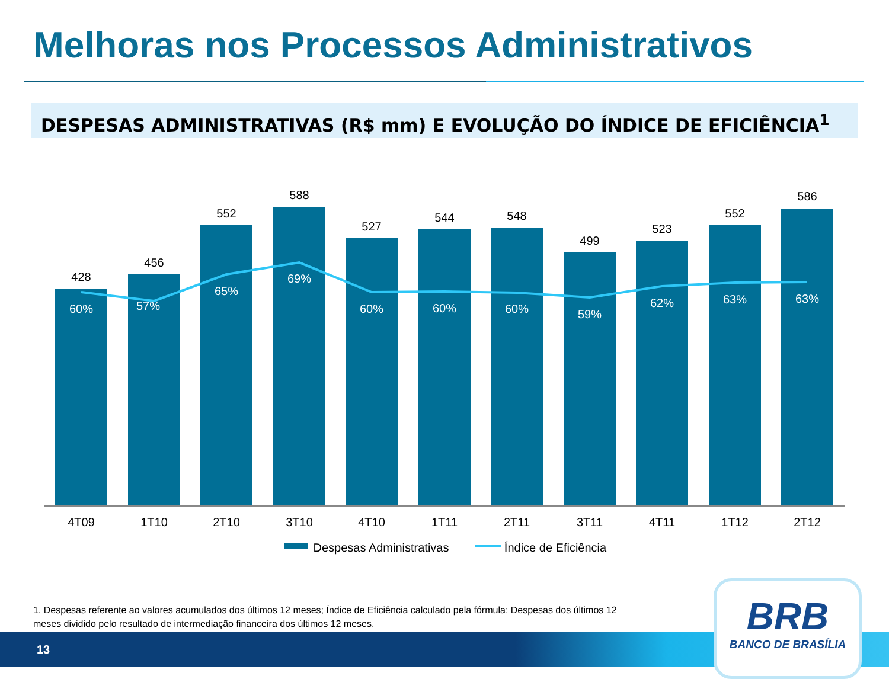Melhoras nos Processos Administrativos
DESPESAS ADMINISTRATIVAS (R$ mm) E EVOLUÇÃO DO ÍNDICE DE EFICIÊNCIA<sup>1</sup>
428
456
552
588
527
544
548
499
523
552
586
60%
57%
65%
69%
60%
60%
60%
59%
62%
63%
63%
4T09
1T10
2T10
3T10
4T10
1T11
2T11
3T11
4T11
1T12
2T12
Despesas Administrativas
Índice de Eficiência
1. Despesas referente ao valores acumulados dos últimos 12 meses; Índice de Eficiência calculado pela fórmula: Despesas dos últimos 12 meses dividido pelo resultado de intermediação financeira dos últimos 12 meses.
13
BRB
BANCO DE BRASÍLIA